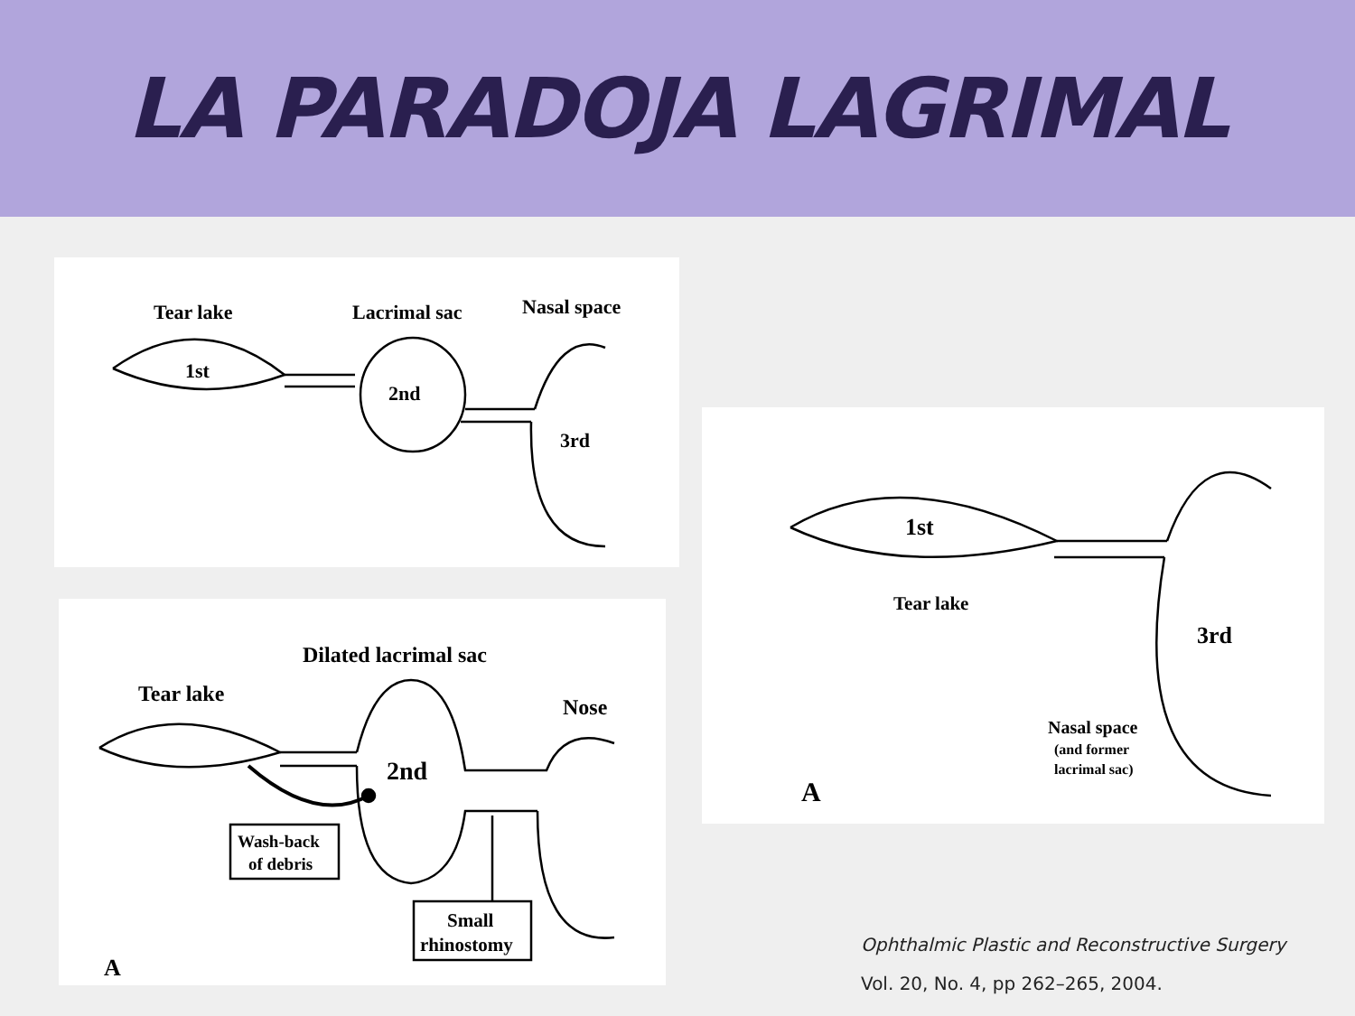LA PARADOJA LAGRIMAL
Tear lake
Lacrimal sac
Nasal space
1st
2nd
3rd
Dilated lacrimal sac
Tear lake
Nose
2nd
Wash-back
of debris
Small
rhinostomy
A
1st
Tear lake
3rd
Nasal space
(and former
lacrimal sac)
A
Ophthalmic Plastic and Reconstructive Surgery
Vol. 20, No. 4, pp 262–265, 2004.